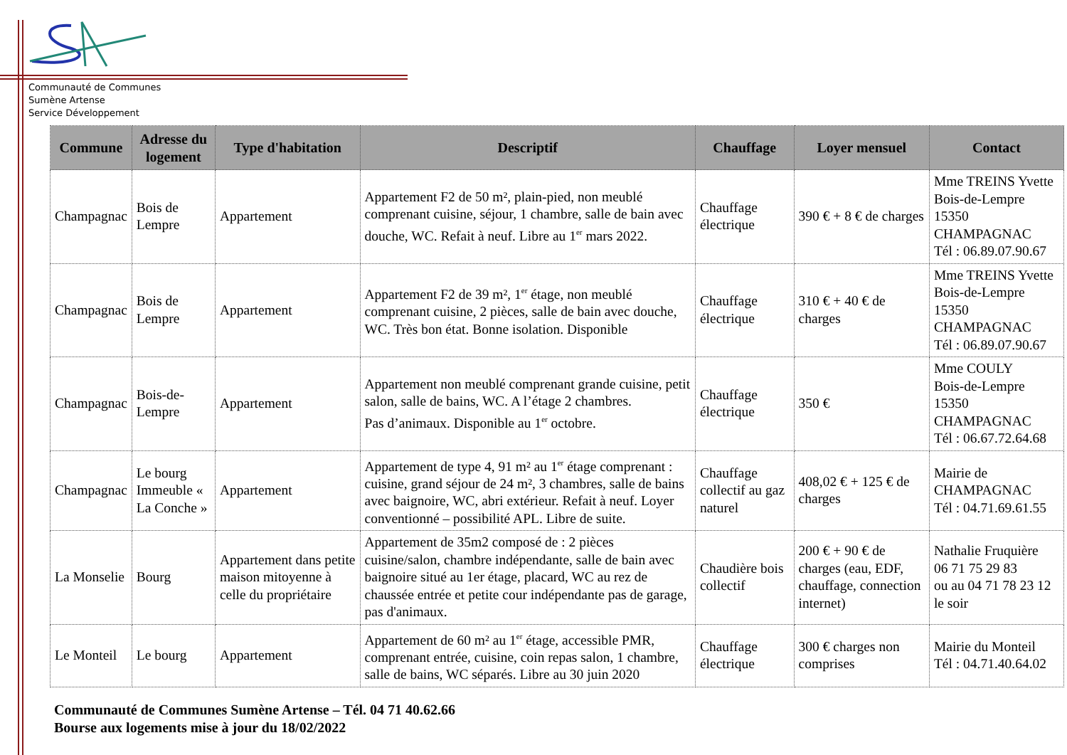Communauté de Communes
Sumène Artense
Service Développement
| Commune | Adresse du logement | Type d'habitation | Descriptif | Chauffage | Loyer mensuel | Contact |
| --- | --- | --- | --- | --- | --- | --- |
| Champagnac | Bois de Lempre | Appartement | Appartement F2 de 50 m², plain-pied, non meublé comprenant cuisine, séjour, 1 chambre, salle de bain avec douche, WC. Refait à neuf. Libre au 1<sup>er</sup> mars 2022. | Chauffage électrique | 390 € + 8 € de charges | Mme TREINS Yvette Bois-de-Lempre 15350 CHAMPAGNAC Tél : 06.89.07.90.67 |
| Champagnac | Bois de Lempre | Appartement | Appartement F2 de 39 m², 1<sup>er</sup> étage, non meublé comprenant cuisine, 2 pièces, salle de bain avec douche, WC. Très bon état. Bonne isolation. Disponible | Chauffage électrique | 310 € + 40 € de charges | Mme TREINS Yvette Bois-de-Lempre 15350 CHAMPAGNAC Tél : 06.89.07.90.67 |
| Champagnac | Bois-de-Lempre | Appartement | Appartement non meublé comprenant grande cuisine, petit salon, salle de bains, WC. A l’étage 2 chambres. Pas d’animaux. Disponible au 1<sup>er</sup> octobre. | Chauffage électrique | 350 € | Mme COULY Bois-de-Lempre 15350 CHAMPAGNAC Tél : 06.67.72.64.68 |
| Champagnac | Le bourg Immeuble « La Conche » | Appartement | Appartement de type 4, 91 m² au 1<sup>er</sup> étage comprenant : cuisine, grand séjour de 24 m², 3 chambres, salle de bains avec baignoire, WC, abri extérieur. Refait à neuf. Loyer conventionné – possibilité APL. Libre de suite. | Chauffage collectif au gaz naturel | 408,02 € + 125 € de charges | Mairie de CHAMPAGNAC Tél : 04.71.69.61.55 |
| La Monselie | Bourg | Appartement dans petite maison mitoyenne à celle du propriétaire | Appartement de 35m2 composé de : 2 pièces cuisine/salon, chambre indépendante, salle de bain avec baignoire situé au 1er étage, placard, WC au rez de chaussée entrée et petite cour indépendante pas de garage, pas d'animaux. | Chaudière bois collectif | 200 € + 90 € de charges (eau, EDF, chauffage, connection internet) | Nathalie Fruquière 06 71 75 29 83 ou au 04 71 78 23 12 le soir |
| Le Monteil | Le bourg | Appartement | Appartement de 60 m² au 1<sup>er</sup> étage, accessible PMR, comprenant entrée, cuisine, coin repas salon, 1 chambre, salle de bains, WC séparés. Libre au 30 juin 2020 | Chauffage électrique | 300 € charges non comprises | Mairie du Monteil Tél : 04.71.40.64.02 |
Communauté de Communes Sumène Artense – Tél. 04 71 40.62.66
Bourse aux logements mise à jour du 18/02/2022